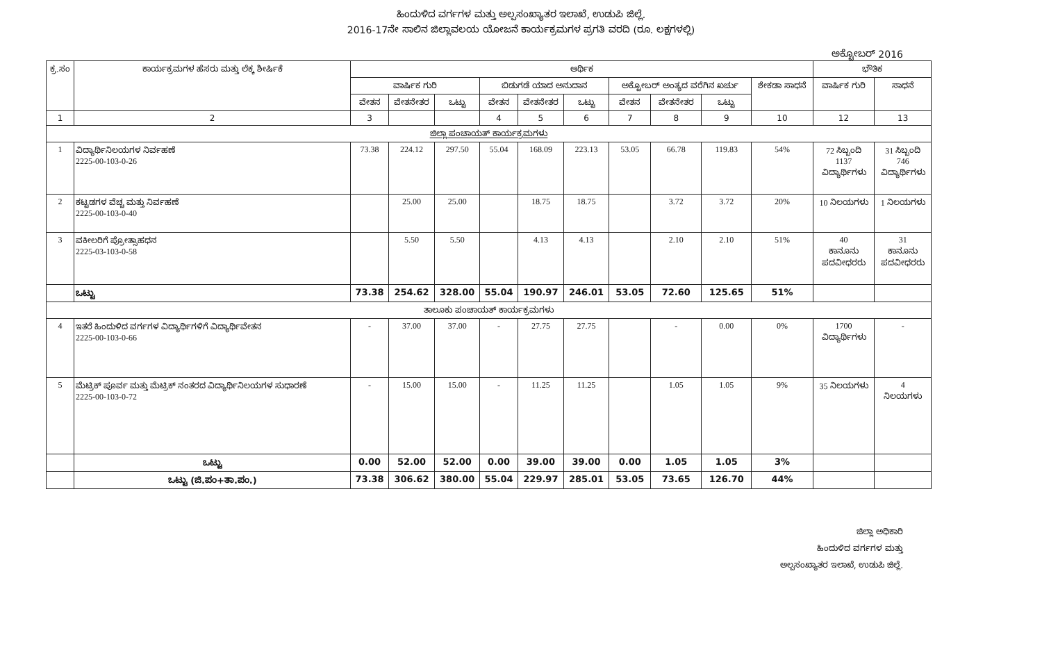ಹಿಂದುಳಿದ ವರ್ಗಗಳ ಮತ್ತು ಅಲ್ಪಸಂಖ್ಯಾತರ ಇಲಾಖೆ, ಉಡುಪಿ ಜಿಲ್ಲೆ.
2016-17ನೇ ಸಾಲಿನ ಜಿಲ್ಲಾವಲಯ ಯೋಜನೆ ಕಾರ್ಯಕ್ರಮಗಳ ಪ್ರಗತಿ ವರದಿ (ರೂ. ಲಕ್ಷಗಳಲ್ಲಿ)
ಅಕ್ಟೋಬರ್ 2016
| ಕ್ರ.ಸಂ | ಕಾರ್ಯಕ್ರಮಗಳ ಹೆಸರು ಮತ್ತು ಲೆಕ್ಕ ಶೀರ್ಷಿಕೆ | ಆರ್ಥಿಕ | | | | | | | | | | ಭೌತಿಕ | |
| --- | --- | --- | --- | --- | --- | --- | --- | --- | --- | --- | --- | --- | --- |
| | | ವಾರ್ಷಿಕ ಗುರಿ | | | ಬಿಡುಗಡೆ ಯಾದ ಅನುದಾನ | | | ಅಕ್ಟೋಬರ್ ಅಂತ್ಯದ ವರೆಗಿನ ಖರ್ಚು | | | ಶೇಕಡಾ ಸಾಧನೆ | ವಾರ್ಷಿಕ ಗುರಿ | ಸಾಧನೆ |
| | | ವೇತನ | ವೇತನೇತರ | ಒಟ್ಟು | ವೇತನ | ವೇತನೇತರ | ಒಟ್ಟು | ವೇತನ | ವೇತನೇತರ | ಒಟ್ಟು | | | |
| 1 | 2 | 3 | | | 4 | 5 | 6 | 7 | 8 | 9 | 10 | 12 | 13 |
| ಜಿಲ್ಲಾ ಪಂಚಾಯತ್ ಕಾರ್ಯಕ್ರಮಗಳು | | | | | | | | | | | | | |
| 1 | ವಿದ್ಯಾರ್ಥಿನಿಲಯಗಳ ನಿರ್ವಹಣೆ 2225-00-103-0-26 | 73.38 | 224.12 | 297.50 | 55.04 | 168.09 | 223.13 | 53.05 | 66.78 | 119.83 | 54% | 72 ಸಿಬ್ಬಂದಿ 1137 ವಿದ್ಯಾರ್ಥಿಗಳು | 31 ಸಿಬ್ಬಂದಿ 746 ವಿದ್ಯಾರ್ಥಿಗಳು |
| 2 | ಕಟ್ಟಡಗಳ ವೆಚ್ಚ ಮತ್ತು ನಿರ್ವಹಣೆ 2225-00-103-0-40 | | 25.00 | 25.00 | | 18.75 | 18.75 | | 3.72 | 3.72 | 20% | 10 ನಿಲಯಗಳು | 1 ನಿಲಯಗಳು |
| 3 | ವಕೀಲರಿಗೆ ಪ್ರೋತ್ಸಾಹಧನ 2225-03-103-0-58 | | 5.50 | 5.50 | | 4.13 | 4.13 | | 2.10 | 2.10 | 51% | 40 ಕಾನೂನು ಪದವೀಧರರು | 31 ಕಾನೂನು ಪದವೀಧರರು |
| | ಒಟ್ಟು | 73.38 | 254.62 | 328.00 | 55.04 | 190.97 | 246.01 | 53.05 | 72.60 | 125.65 | 51% | | |
| ತಾಲೂಕು ಪಂಚಾಯತ್ ಕಾರ್ಯಕ್ರಮಗಳು | | | | | | | | | | | | | |
| 4 | ಇತರೆ ಹಿಂದುಳಿದ ವರ್ಗಗಳ ವಿದ್ಯಾರ್ಥಿಗಳಿಗೆ ವಿದ್ಯಾರ್ಥಿವೇತನ 2225-00-103-0-66 | - | 37.00 | 37.00 | - | 27.75 | 27.75 | | - | 0.00 | 0% | 1700 ವಿದ್ಯಾರ್ಥಿಗಳು | - |
| 5 | ಮೆಟ್ರಿಕ್ ಪೂರ್ವ ಮತ್ತು ಮೆಟ್ರಿಕ್ ನಂತರದ ವಿದ್ಯಾರ್ಥಿನಿಲಯಗಳ ಸುಧಾರಣೆ 2225-00-103-0-72 | - | 15.00 | 15.00 | - | 11.25 | 11.25 | | 1.05 | 1.05 | 9% | 35 ನಿಲಯಗಳು | 4 ನಿಲಯಗಳು |
| | ಒಟ್ಟು | 0.00 | 52.00 | 52.00 | 0.00 | 39.00 | 39.00 | 0.00 | 1.05 | 1.05 | 3% | | |
| | ಒಟ್ಟು (ಜಿ.ಪಂ+ತಾ.ಪಂ.) | 73.38 | 306.62 | 380.00 | 55.04 | 229.97 | 285.01 | 53.05 | 73.65 | 126.70 | 44% | | |
ಜಿಲ್ಲಾ ಅಧಿಕಾರಿ
ಹಿಂದುಳಿದ ವರ್ಗಗಳ ಮತ್ತು
ಅಲ್ಪಸಂಖ್ಯಾತರ ಇಲಾಖೆ, ಉಡುಪಿ ಜಿಲ್ಲೆ.